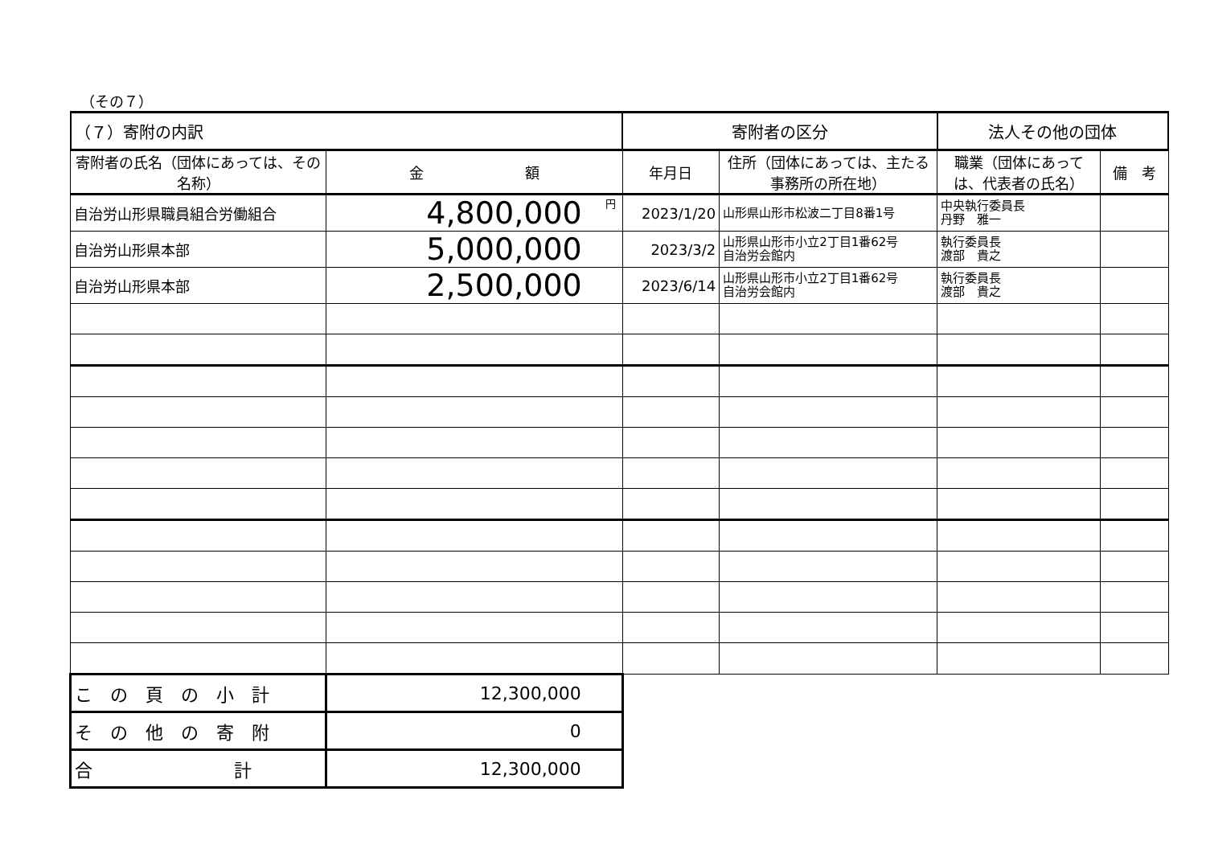（その７）
| （７）寄附の内訳 | | 寄附者の区分 | | 法人その他の団体 | |
| 寄附者の氏名（団体にあっては、その名称） | 金 額 | 年月日 | 住所（団体にあっては、主たる事務所の所在地） | 職業（団体にあっては、代表者の氏名） | 備 考 |
| 自治労山形県職員組合労働組合 | 円 4,800,000 | 2023/1/20 | 山形県山形市松波二丁目8番1号 | 中央執行委員長 丹野 雅一 | |
| 自治労山形県本部 | 5,000,000 | 2023/3/2 | 山形県山形市小立2丁目1番62号 自治労会館内 | 執行委員長 渡部 貴之 | |
| 自治労山形県本部 | 2,500,000 | 2023/6/14 | 山形県山形市小立2丁目1番62号 自治労会館内 | 執行委員長 渡部 貴之 | |
| こ の 頁 の 小 計 | 12,300,000 | | | | |
| そ の 他 の 寄 附 | 0 | | | | |
| 合 計 | 12,300,000 | | | | |